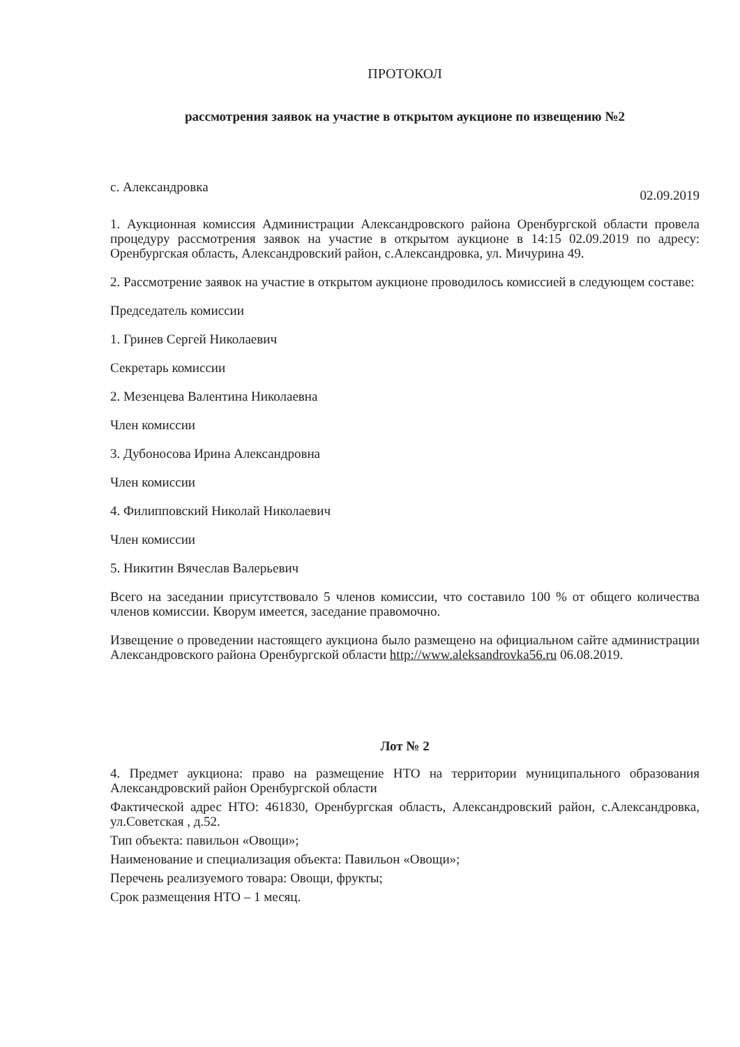ПРОТОКОЛ
рассмотрения заявок на участие в открытом аукционе по извещению №2
с. Александровка 02.09.2019
1. Аукционная комиссия Администрации Александровского района Оренбургской области провела процедуру рассмотрения заявок на участие в открытом аукционе в 14:15 02.09.2019 по адресу: Оренбургская область, Александровский район, с.Александровка, ул. Мичурина 49.
2. Рассмотрение заявок на участие в открытом аукционе проводилось комиссией в следующем составе:
Председатель комиссии
1. Гринев Сергей Николаевич
Секретарь комиссии
2. Мезенцева Валентина Николаевна
Член комиссии
3. Дубоносова Ирина Александровна
Член комиссии
4. Филипповский Николай Николаевич
Член комиссии
5. Никитин Вячеслав Валерьевич
Всего на заседании присутствовало 5 членов комиссии, что составило 100 % от общего количества членов комиссии. Кворум имеется, заседание правомочно.
Извещение о проведении настоящего аукциона было размещено на официальном сайте администрации Александровского района Оренбургской области http://www.aleksandrovka56.ru 06.08.2019.
Лот № 2
4. Предмет аукциона: право на размещение НТО на территории муниципального образования Александровский район Оренбургской области
Фактической адрес НТО: 461830, Оренбургская область, Александровский район, с.Александровка, ул.Советская , д.52.
Тип объекта: павильон «Овощи»;
Наименование и специализация объекта: Павильон «Овощи»;
Перечень реализуемого товара: Овощи, фрукты;
Срок размещения НТО – 1 месяц.